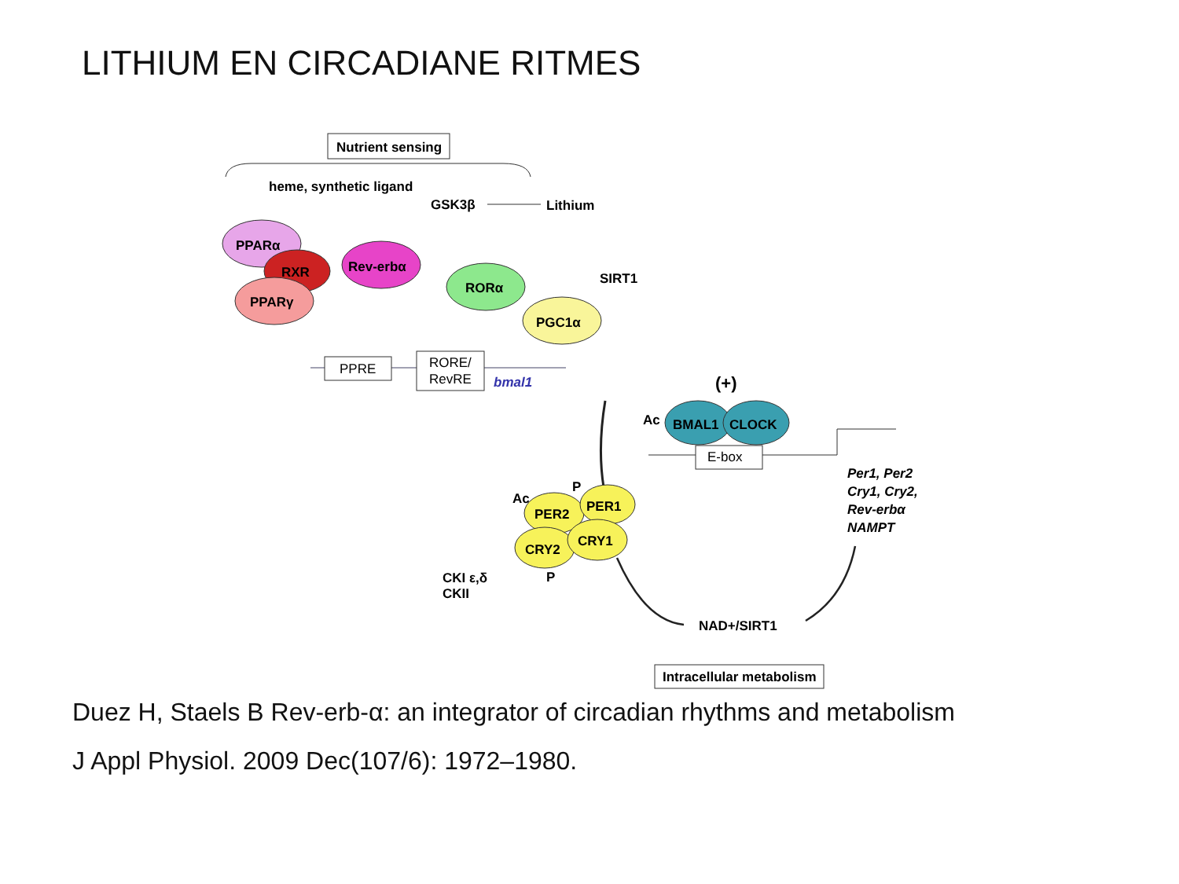LITHIUM EN CIRCADIANE RITMES
Nutrient sensing
heme, synthetic ligand
GSK3β
Lithium
PPARα
RXR
PPARγ
Rev-erbα
RORα
PGC1α
SIRT1
PPRE
RORE/
RevRE
bmal1
(+)
BMAL1
CLOCK
Ac
E-box
Per1, Per2
Cry1, Cry2,
Rev-erbα
NAMPT
PER2
PER1
CRY2
CRY1
Ac
P
P
CKI ε,δ
CKII
NAD+/SIRT1
Intracellular metabolism
Duez H, Staels B Rev-erb-α: an integrator of circadian rhythms and metabolism
J Appl Physiol. 2009 Dec(107/6): 1972–1980.